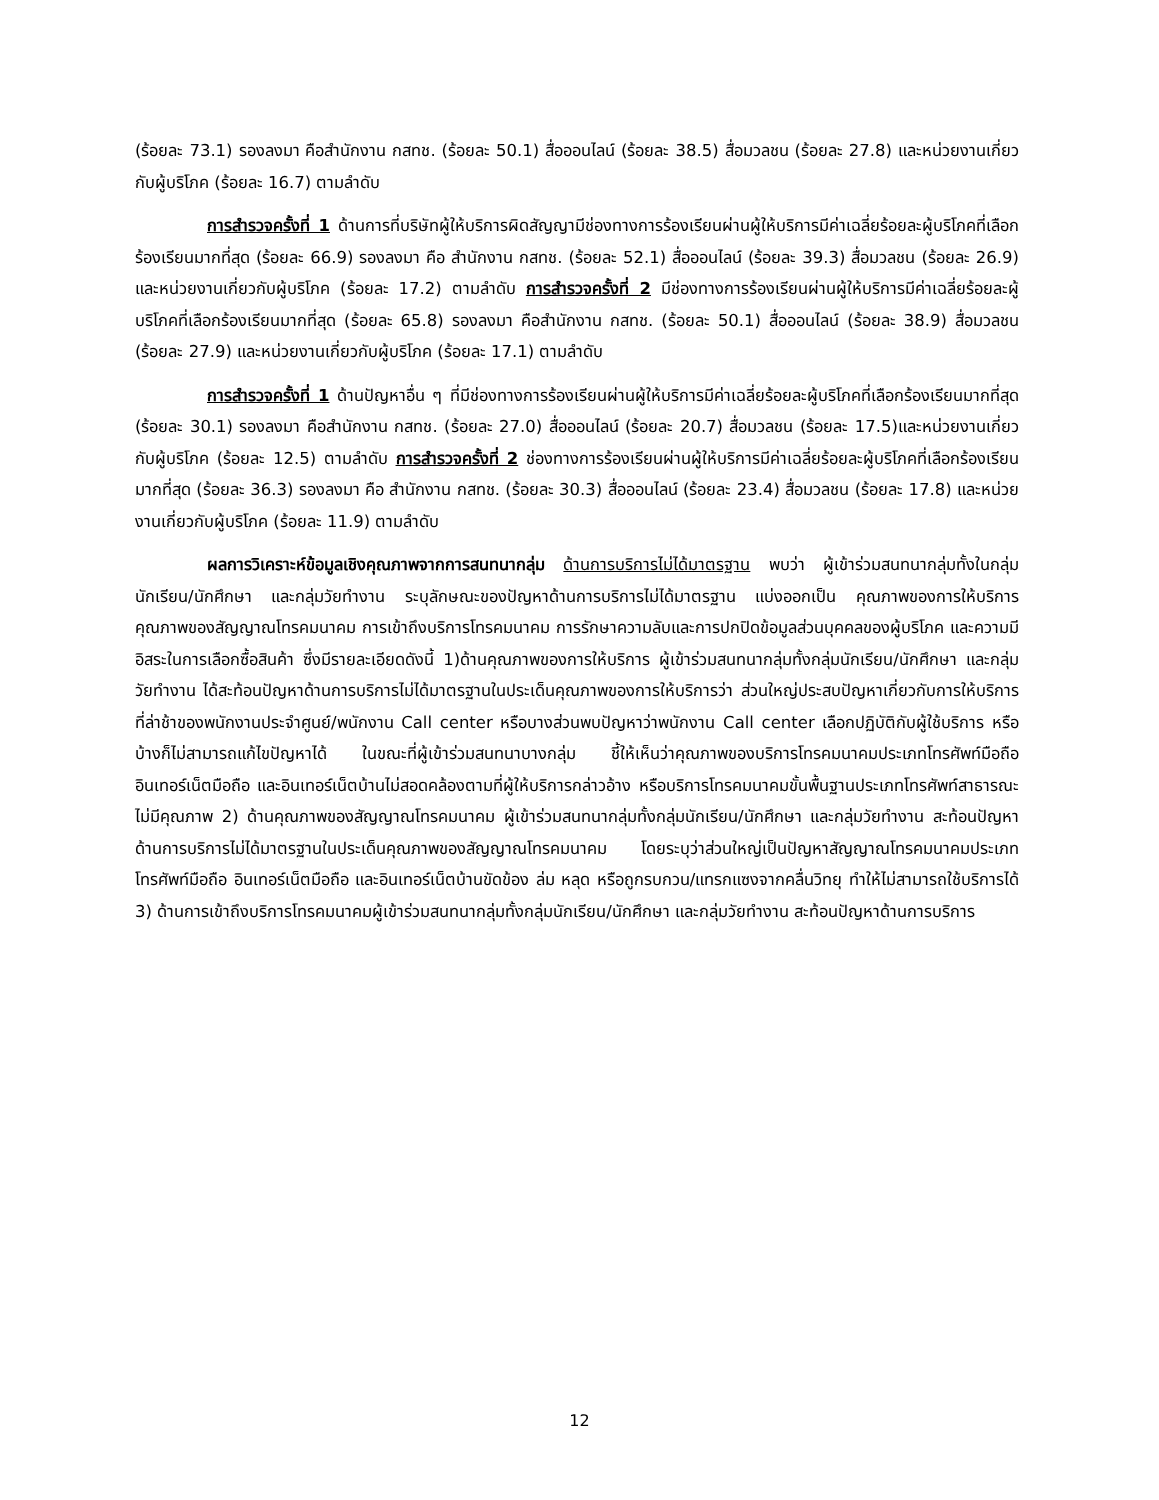(ร้อยละ 73.1) รองลงมา คือสำนักงาน กสทช. (ร้อยละ 50.1) สื่อออนไลน์ (ร้อยละ 38.5) สื่อมวลชน (ร้อยละ 27.8) และหน่วยงานเกี่ยวกับผู้บริโภค (ร้อยละ 16.7) ตามลำดับ
การสำรวจครั้งที่ 1 ด้านการที่บริษัทผู้ให้บริการผิดสัญญามีช่องทางการร้องเรียนผ่านผู้ให้บริการมีค่าเฉลี่ยร้อยละผู้บริโภคที่เลือกร้องเรียนมากที่สุด (ร้อยละ 66.9) รองลงมา คือ สำนักงาน กสทช. (ร้อยละ 52.1) สื่อออนไลน์ (ร้อยละ 39.3) สื่อมวลชน (ร้อยละ 26.9) และหน่วยงานเกี่ยวกับผู้บริโภค (ร้อยละ 17.2) ตามลำดับ การสำรวจครั้งที่ 2 มีช่องทางการร้องเรียนผ่านผู้ให้บริการมีค่าเฉลี่ยร้อยละผู้บริโภคที่เลือกร้องเรียนมากที่สุด (ร้อยละ 65.8) รองลงมา คือสำนักงาน กสทช. (ร้อยละ 50.1) สื่อออนไลน์ (ร้อยละ 38.9) สื่อมวลชน (ร้อยละ 27.9) และหน่วยงานเกี่ยวกับผู้บริโภค (ร้อยละ 17.1) ตามลำดับ
การสำรวจครั้งที่ 1 ด้านปัญหาอื่น ๆ ที่มีช่องทางการร้องเรียนผ่านผู้ให้บริการมีค่าเฉลี่ยร้อยละผู้บริโภคที่เลือกร้องเรียนมากที่สุด (ร้อยละ 30.1) รองลงมา คือสำนักงาน กสทช. (ร้อยละ 27.0) สื่อออนไลน์ (ร้อยละ 20.7) สื่อมวลชน (ร้อยละ 17.5)และหน่วยงานเกี่ยวกับผู้บริโภค (ร้อยละ 12.5) ตามลำดับ การสำรวจครั้งที่ 2 ช่องทางการร้องเรียนผ่านผู้ให้บริการมีค่าเฉลี่ยร้อยละผู้บริโภคที่เลือกร้องเรียนมากที่สุด (ร้อยละ 36.3) รองลงมา คือ สำนักงาน กสทช. (ร้อยละ 30.3) สื่อออนไลน์ (ร้อยละ 23.4) สื่อมวลชน (ร้อยละ 17.8) และหน่วยงานเกี่ยวกับผู้บริโภค (ร้อยละ 11.9) ตามลำดับ
ผลการวิเคราะห์ข้อมูลเชิงคุณภาพจากการสนทนากลุ่ม ด้านการบริการไม่ได้มาตรฐาน พบว่า ผู้เข้าร่วมสนทนากลุ่มทั้งในกลุ่มนักเรียน/นักศึกษา และกลุ่มวัยทำงาน ระบุลักษณะของปัญหาด้านการบริการไม่ได้มาตรฐาน แบ่งออกเป็น คุณภาพของการให้บริการ คุณภาพของสัญญาณโทรคมนาคม การเข้าถึงบริการโทรคมนาคม การรักษาความลับและการปกปิดข้อมูลส่วนบุคคลของผู้บริโภค และความมีอิสระในการเลือกซื้อสินค้า ซึ่งมีรายละเอียดดังนี้ 1)ด้านคุณภาพของการให้บริการ ผู้เข้าร่วมสนทนากลุ่มทั้งกลุ่มนักเรียน/นักศึกษา และกลุ่มวัยทำงาน ได้สะท้อนปัญหาด้านการบริการไม่ได้มาตรฐานในประเด็นคุณภาพของการให้บริการว่า ส่วนใหญ่ประสบปัญหาเกี่ยวกับการให้บริการที่ล่าช้าของพนักงานประจำศูนย์/พนักงาน Call center หรือบางส่วนพบปัญหาว่าพนักงาน Call center เลือกปฏิบัติกับผู้ใช้บริการ หรือบ้างก็ไม่สามารถแก้ไขปัญหาได้ ในขณะที่ผู้เข้าร่วมสนทนาบางกลุ่ม ชี้ให้เห็นว่าคุณภาพของบริการโทรคมนาคมประเภทโทรศัพท์มือถือ อินเทอร์เน็ตมือถือ และอินเทอร์เน็ตบ้านไม่สอดคล้องตามที่ผู้ให้บริการกล่าวอ้าง หรือบริการโทรคมนาคมขั้นพื้นฐานประเภทโทรศัพท์สาธารณะไม่มีคุณภาพ 2) ด้านคุณภาพของสัญญาณโทรคมนาคม ผู้เข้าร่วมสนทนากลุ่มทั้งกลุ่มนักเรียน/นักศึกษา และกลุ่มวัยทำงาน สะท้อนปัญหาด้านการบริการไม่ได้มาตรฐานในประเด็นคุณภาพของสัญญาณโทรคมนาคม โดยระบุว่าส่วนใหญ่เป็นปัญหาสัญญาณโทรคมนาคมประเภทโทรศัพท์มือถือ อินเทอร์เน็ตมือถือ และอินเทอร์เน็ตบ้านขัดข้อง ล่ม หลุด หรือถูกรบกวน/แทรกแซงจากคลื่นวิทยุ ทำให้ไม่สามารถใช้บริการได้ 3) ด้านการเข้าถึงบริการโทรคมนาคมผู้เข้าร่วมสนทนากลุ่มทั้งกลุ่มนักเรียน/นักศึกษา และกลุ่มวัยทำงาน สะท้อนปัญหาด้านการบริการ
12